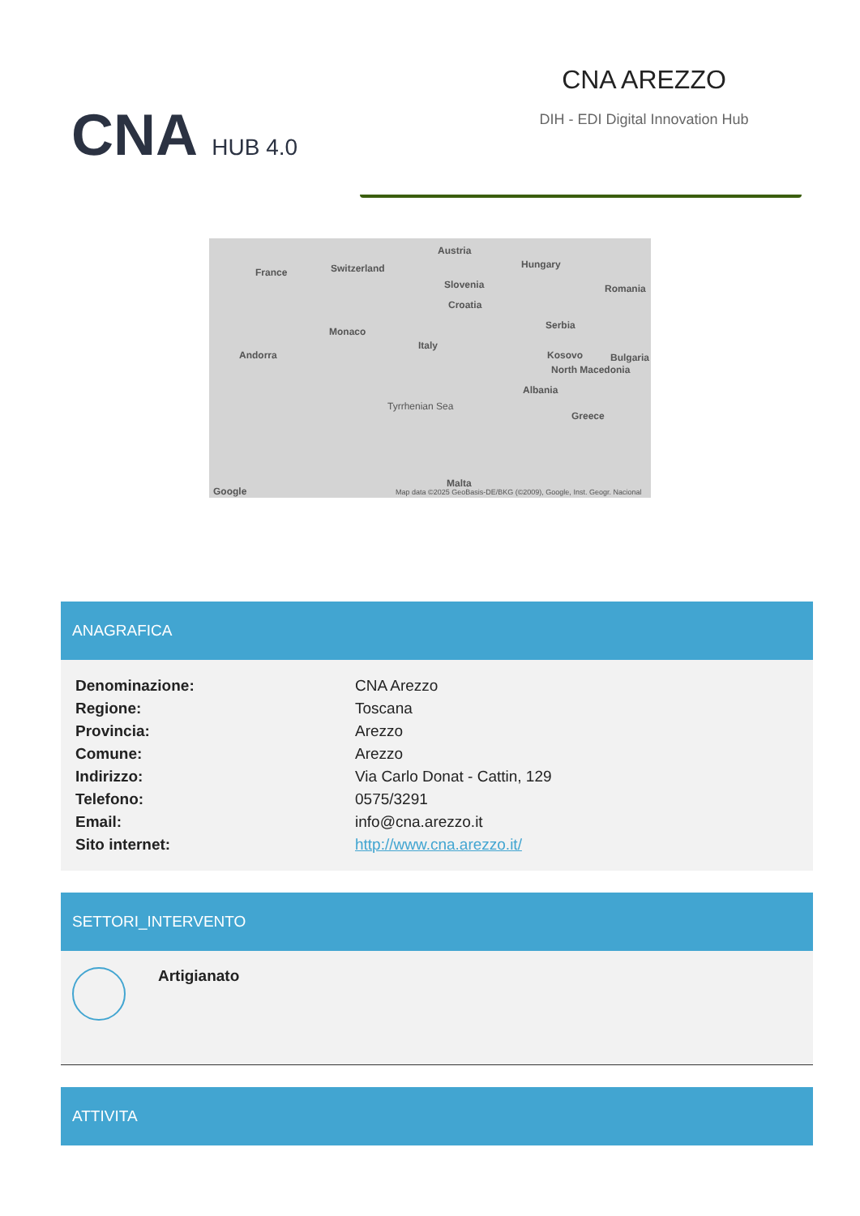CNA HUB 4.0
CNA AREZZO
DIH - EDI Digital Innovation Hub
France Switzerland
Austria
Hungary
Slovenia
Croatia
Romania
Monaco
Italy
Serbia
Andorra Kosovo Bulgaria
North Macedonia
Albania
Tyrrhenian Sea
Greece
Malta
Google Map data ©2025 GeoBasis-DE/BKG (©2009), Google, Inst. Geogr. Nacional
ANAGRAFICA
| Denominazione: | CNA Arezzo |
| Regione: | Toscana |
| Provincia: | Arezzo |
| Comune: | Arezzo |
| Indirizzo: | Via Carlo Donat - Cattin, 129 |
| Telefono: | 0575/3291 |
| Email: | info@cna.arezzo.it |
| Sito internet: | http://www.cna.arezzo.it/ |
SETTORI_INTERVENTO
Artigianato
ATTIVITA